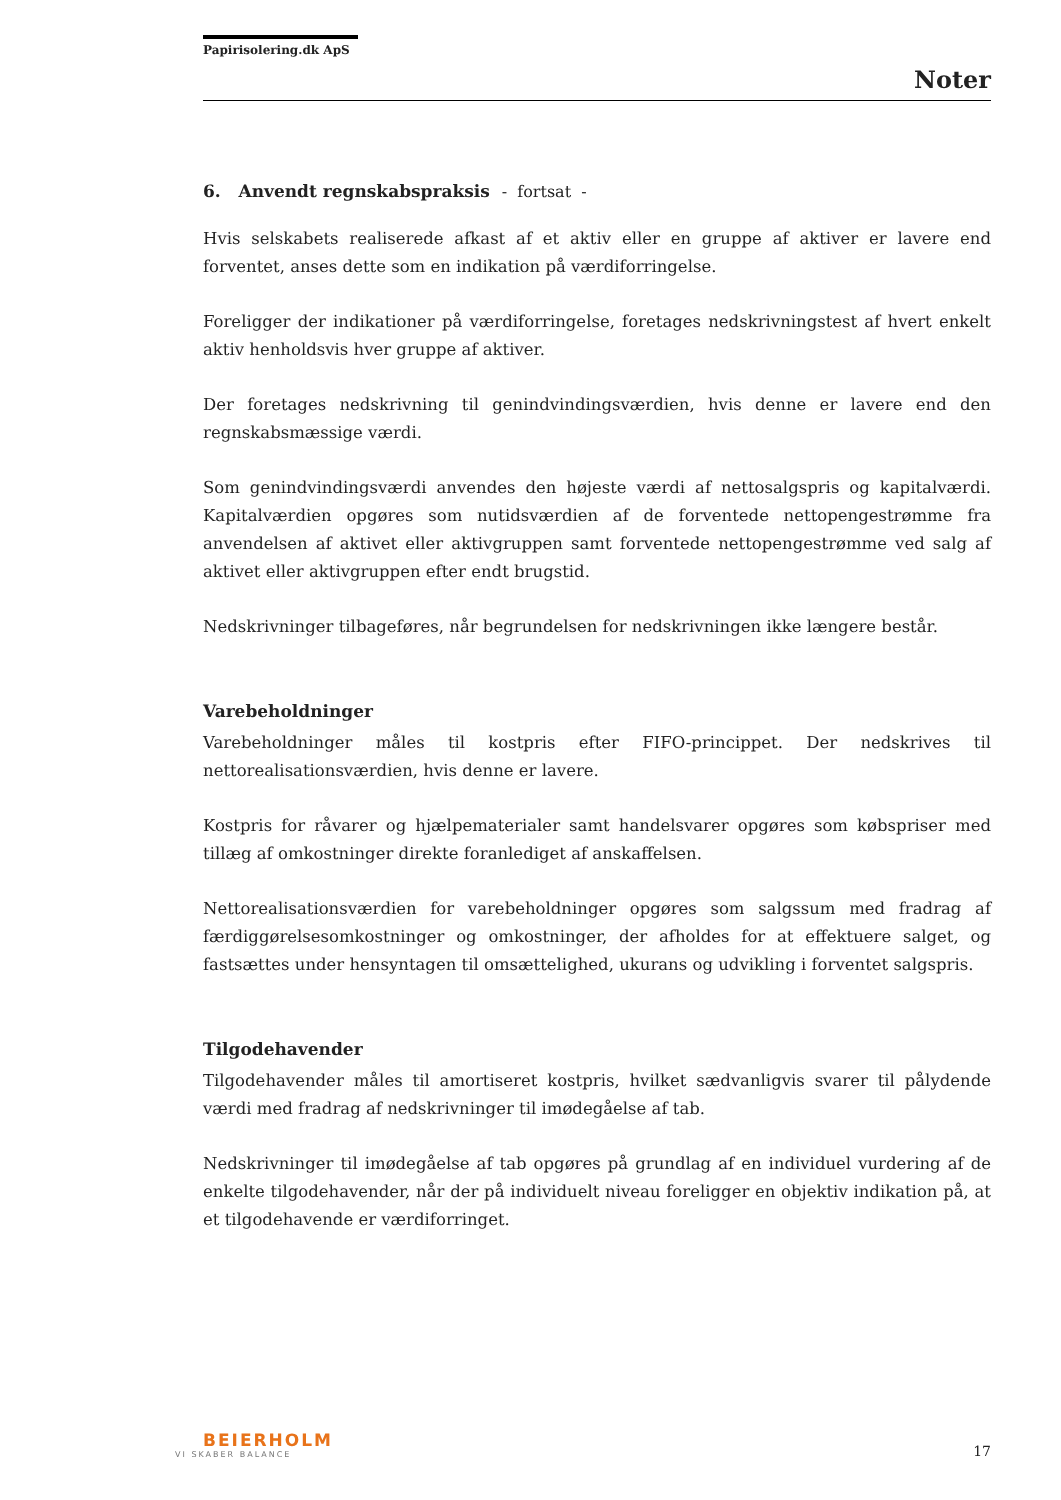Papirisolering.dk ApS
Noter
6. Anvendt regnskabspraksis - fortsat -
Hvis selskabets realiserede afkast af et aktiv eller en gruppe af aktiver er lavere end forventet, anses dette som en indikation på værdiforringelse.
Foreligger der indikationer på værdiforringelse, foretages nedskrivningstest af hvert enkelt aktiv henholdsvis hver gruppe af aktiver.
Der foretages nedskrivning til genindvindingsværdien, hvis denne er lavere end den regnskabsmæssige værdi.
Som genindvindingsværdi anvendes den højeste værdi af nettosalgspris og kapitalværdi. Kapitalværdien opgøres som nutidsværdien af de forventede nettopengestrømme fra anvendelsen af aktivet eller aktivgruppen samt forventede nettopengestrømme ved salg af aktivet eller aktivgruppen efter endt brugstid.
Nedskrivninger tilbageføres, når begrundelsen for nedskrivningen ikke længere består.
Varebeholdninger
Varebeholdninger måles til kostpris efter FIFO-princippet. Der nedskrives til nettorealisationsværdien, hvis denne er lavere.
Kostpris for råvarer og hjælpematerialer samt handelsvarer opgøres som købspriser med tillæg af omkostninger direkte foranlediget af anskaffelsen.
Nettorealisationsværdien for varebeholdninger opgøres som salgssum med fradrag af færdiggørelsesomkostninger og omkostninger, der afholdes for at effektuere salget, og fastsættes under hensyntagen til omsættelighed, ukurans og udvikling i forventet salgspris.
Tilgodehavender
Tilgodehavender måles til amortiseret kostpris, hvilket sædvanligvis svarer til pålydende værdi med fradrag af nedskrivninger til imødegåelse af tab.
Nedskrivninger til imødegåelse af tab opgøres på grundlag af en individuel vurdering af de enkelte tilgodehavender, når der på individuelt niveau foreligger en objektiv indikation på, at et tilgodehavende er værdiforringet.
BEIERHOLM
VI SKABER BALANCE
17